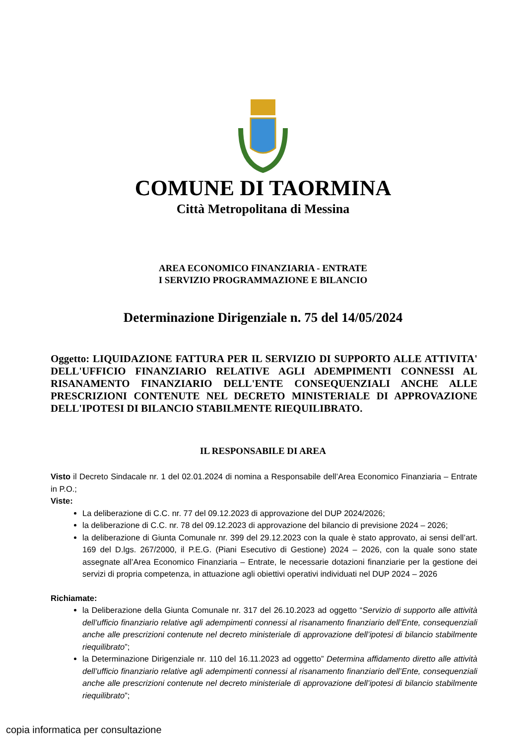COMUNE DI TAORMINA
Città Metropolitana di Messina
AREA ECONOMICO FINANZIARIA - ENTRATE
I SERVIZIO PROGRAMMAZIONE E BILANCIO
Determinazione Dirigenziale n. 75 del 14/05/2024
Oggetto: LIQUIDAZIONE FATTURA PER IL SERVIZIO DI SUPPORTO ALLE ATTIVITA' DELL'UFFICIO FINANZIARIO RELATIVE AGLI ADEMPIMENTI CONNESSI AL RISANAMENTO FINANZIARIO DELL'ENTE CONSEQUENZIALI ANCHE ALLE PRESCRIZIONI CONTENUTE NEL DECRETO MINISTERIALE DI APPROVAZIONE DELL'IPOTESI DI BILANCIO STABILMENTE RIEQUILIBRATO.
IL RESPONSABILE DI AREA
Visto il Decreto Sindacale nr. 1 del 02.01.2024 di nomina a Responsabile dell’Area Economico Finanziaria – Entrate in P.O.;
Viste:
La deliberazione di C.C. nr. 77 del 09.12.2023 di approvazione del DUP 2024/2026;
la deliberazione di C.C. nr. 78 del 09.12.2023 di approvazione del bilancio di previsione 2024 – 2026;
la deliberazione di Giunta Comunale nr. 399 del 29.12.2023 con la quale è stato approvato, ai sensi dell’art. 169 del D.lgs. 267/2000, il P.E.G. (Piani Esecutivo di Gestione) 2024 – 2026, con la quale sono state assegnate all’Area Economico Finanziaria – Entrate, le necessarie dotazioni finanziarie per la gestione dei servizi di propria competenza, in attuazione agli obiettivi operativi individuati nel DUP 2024 – 2026
Richiamate:
la Deliberazione della Giunta Comunale nr. 317 del 26.10.2023 ad oggetto “Servizio di supporto alle attività dell’ufficio finanziario relative agli adempimenti connessi al risanamento finanziario dell’Ente, consequenziali anche alle prescrizioni contenute nel decreto ministeriale di approvazione dell’ipotesi di bilancio stabilmente riequilibrato”;
la Determinazione Dirigenziale nr. 110 del 16.11.2023 ad oggetto” Determina affidamento diretto alle attività dell’ufficio finanziario relative agli adempimenti connessi al risanamento finanziario dell’Ente, consequenziali anche alle prescrizioni contenute nel decreto ministeriale di approvazione dell’ipotesi di bilancio stabilmente riequilibrato”;
copia informatica per consultazione